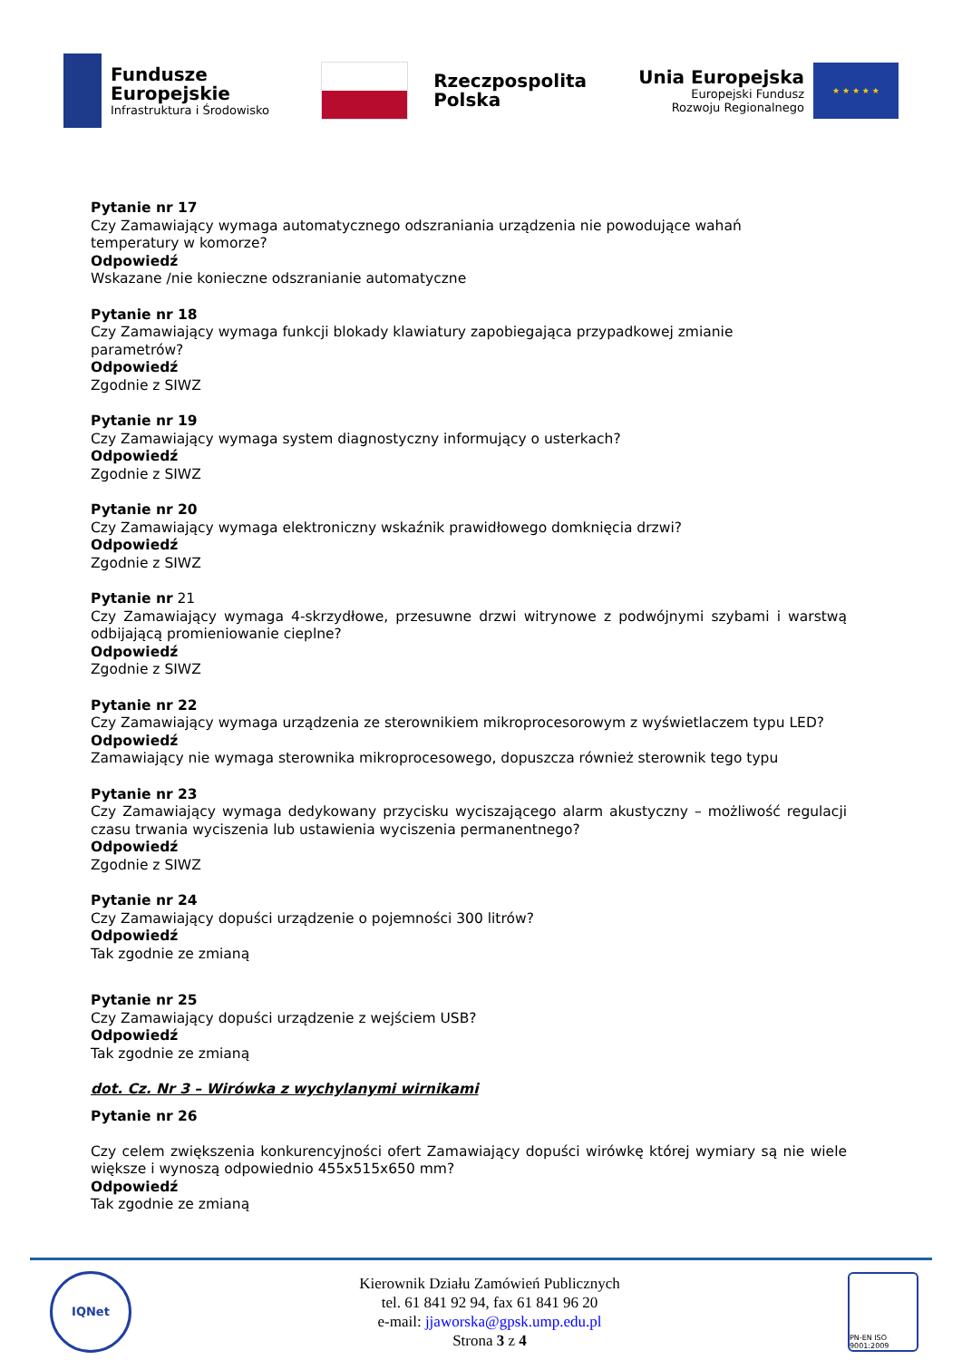Fundusze
Europejskie
Infrastruktura i Środowisko
Rzeczpospolita
Polska
Unia Europejska
Europejski Fundusz
Rozwoju Regionalnego
★ ★ ★ ★ ★
Pytanie nr 17
Czy Zamawiający wymaga automatycznego odszraniania urządzenia nie powodujące wahań
temperatury w komorze?
Odpowiedź
Wskazane /nie konieczne odszranianie automatyczne
Pytanie nr 18
Czy Zamawiający wymaga funkcji blokady klawiatury zapobiegająca przypadkowej zmianie
parametrów?
Odpowiedź
Zgodnie z SIWZ
Pytanie nr 19
Czy Zamawiający wymaga system diagnostyczny informujący o usterkach?
Odpowiedź
Zgodnie z SIWZ
Pytanie nr 20
Czy Zamawiający wymaga elektroniczny wskaźnik prawidłowego domknięcia drzwi?
Odpowiedź
Zgodnie z SIWZ
Pytanie nr 21
Czy Zamawiający wymaga 4-skrzydłowe, przesuwne drzwi witrynowe z podwójnymi szybami i warstwą odbijającą promieniowanie cieplne?
Odpowiedź
Zgodnie z SIWZ
Pytanie nr 22
Czy Zamawiający wymaga urządzenia ze sterownikiem mikroprocesorowym z wyświetlaczem typu LED?
Odpowiedź
Zamawiający nie wymaga sterownika mikroprocesowego, dopuszcza również sterownik tego typu
Pytanie nr 23
Czy Zamawiający wymaga dedykowany przycisku wyciszającego alarm akustyczny – możliwość regulacji czasu trwania wyciszenia lub ustawienia wyciszenia permanentnego?
Odpowiedź
Zgodnie z SIWZ
Pytanie nr 24
Czy Zamawiający dopuści urządzenie o pojemności 300 litrów?
Odpowiedź
Tak zgodnie ze zmianą
Pytanie nr 25
Czy Zamawiający dopuści urządzenie z wejściem USB?
Odpowiedź
Tak zgodnie ze zmianą
dot. Cz. Nr 3 – Wirówka z wychylanymi wirnikami
Pytanie nr 26
Czy celem zwiększenia konkurencyjności ofert Zamawiający dopuści wirówkę której wymiary są nie wiele większe i wynoszą odpowiednio 455x515x650 mm?
Odpowiedź
Tak zgodnie ze zmianą
IQNet
Kierownik Działu Zamówień Publicznych
tel. 61 841 92 94, fax 61 841 96 20
e-mail: jjaworska@gpsk.ump.edu.pl
Strona 3 z 4
PN-EN ISO 9001:2009